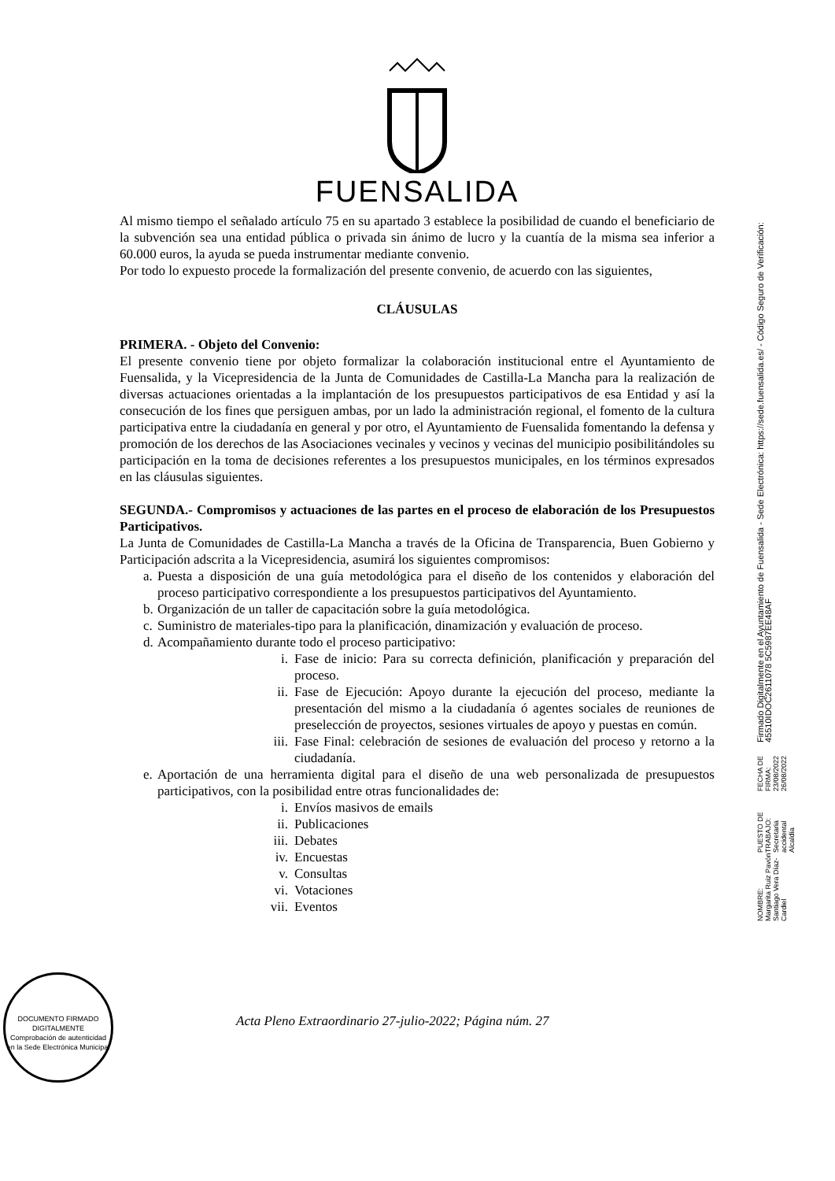FUENSALIDA
Al mismo tiempo el señalado artículo 75 en su apartado 3 establece la posibilidad de cuando el beneficiario de la subvención sea una entidad pública o privada sin ánimo de lucro y la cuantía de la misma sea inferior a 60.000 euros, la ayuda se pueda instrumentar mediante convenio.
Por todo lo expuesto procede la formalización del presente convenio, de acuerdo con las siguientes,
CLÁUSULAS
PRIMERA. - Objeto del Convenio:
El presente convenio tiene por objeto formalizar la colaboración institucional entre el Ayuntamiento de Fuensalida, y la Vicepresidencia de la Junta de Comunidades de Castilla-La Mancha para la realización de diversas actuaciones orientadas a la implantación de los presupuestos participativos de esa Entidad y así la consecución de los fines que persiguen ambas, por un lado la administración regional, el fomento de la cultura participativa entre la ciudadanía en general y por otro, el Ayuntamiento de Fuensalida fomentando la defensa y promoción de los derechos de las Asociaciones vecinales y vecinos y vecinas del municipio posibilitándoles su participación en la toma de decisiones referentes a los presupuestos municipales, en los términos expresados en las cláusulas siguientes.
SEGUNDA.- Compromisos y actuaciones de las partes en el proceso de elaboración de los Presupuestos Participativos.
La Junta de Comunidades de Castilla-La Mancha a través de la Oficina de Transparencia, Buen Gobierno y Participación adscrita a la Vicepresidencia, asumirá los siguientes compromisos:
a. Puesta a disposición de una guía metodológica para el diseño de los contenidos y elaboración del proceso participativo correspondiente a los presupuestos participativos del Ayuntamiento.
b. Organización de un taller de capacitación sobre la guía metodológica.
c. Suministro de materiales-tipo para la planificación, dinamización y evaluación de proceso.
d. Acompañamiento durante todo el proceso participativo:
i. Fase de inicio: Para su correcta definición, planificación y preparación del proceso.
ii. Fase de Ejecución: Apoyo durante la ejecución del proceso, mediante la presentación del mismo a la ciudadanía ó agentes sociales de reuniones de preselección de proyectos, sesiones virtuales de apoyo y puestas en común.
iii. Fase Final: celebración de sesiones de evaluación del proceso y retorno a la ciudadanía.
e. Aportación de una herramienta digital para el diseño de una web personalizada de presupuestos participativos, con la posibilidad entre otras funcionalidades de:
i. Envíos masivos de emails
ii. Publicaciones
iii. Debates
iv. Encuestas
v. Consultas
vi. Votaciones
vii. Eventos
DOCUMENTO FIRMADO DIGITALMENTE
Comprobación de autenticidad en la Sede Electrónica Municipal
Acta Pleno Extraordinario 27-julio-2022; Página núm. 27
NOMBRE:
Margarita Ruiz Pavón
Santiago Vera Díaz-Cardiel
PUESTO DE TRABAJO:
Secretaria accidental
Alcaldía
FECHA DE FIRMA:
23/08/2022
26/08/2022
Firmado Digitalmente en el Ayuntamiento de Fuensalida - Sede Electrónica: https://sede.fuensalida.es/ - Código Seguro de Verificación: 45510IDOC2611078 5C5987EE48AF